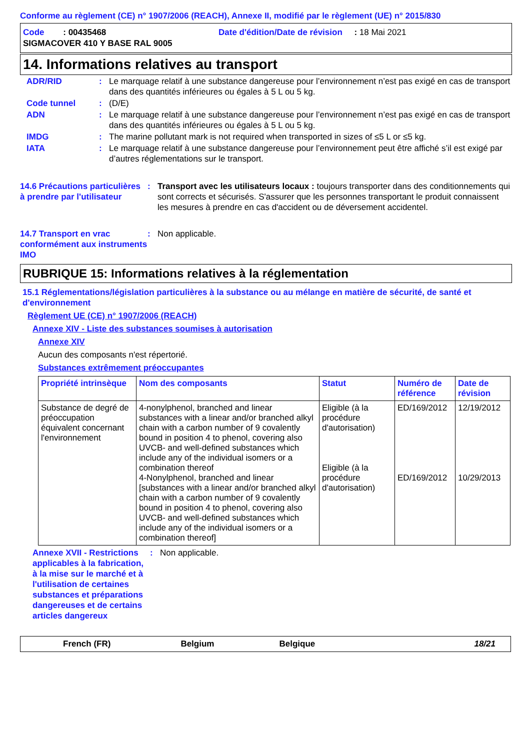Conforme au règlement (CE) n° 1907/2006 (REACH), Annexe II, modifié par le règlement (UE) n° 2015/830
Code : 00435468 Date d'édition/Date de révision : 18 Mai 2021
SIGMACOVER 410 Y BASE RAL 9005
14. Informations relatives au transport
ADR/RID : Le marquage relatif à une substance dangereuse pour l’environnement n’est pas exigé en cas de transport dans des quantités inférieures ou égales à 5 L ou 5 kg.
Code tunnel : (D/E)
ADN : Le marquage relatif à une substance dangereuse pour l’environnement n’est pas exigé en cas de transport dans des quantités inférieures ou égales à 5 L ou 5 kg.
IMDG : The marine pollutant mark is not required when transported in sizes of ≤5 L or ≤5 kg.
IATA : Le marquage relatif à une substance dangereuse pour l’environnement peut être affiché s’il est exigé par d’autres réglementations sur le transport.
14.6 Précautions particulières à prendre par l'utilisateur
: Transport avec les utilisateurs locaux : toujours transporter dans des conditionnements qui sont corrects et sécurisés. S'assurer que les personnes transportant le produit connaissent les mesures à prendre en cas d'accident ou de déversement accidentel.
14.7 Transport en vrac conformément aux instruments IMO
: Non applicable.
RUBRIQUE 15: Informations relatives à la réglementation
15.1 Réglementations/législation particulières à la substance ou au mélange en matière de sécurité, de santé et d'environnement
Règlement UE (CE) n° 1907/2006 (REACH)
Annexe XIV - Liste des substances soumises à autorisation
Annexe XIV
Aucun des composants n'est répertorié.
Substances extrêmement préoccupantes
| Propriété intrinsèque | Nom des composants | Statut | Numéro de référence | Date de révision |
| --- | --- | --- | --- | --- |
| Substance de degré de préoccupation équivalent concernant l'environnement | 4-nonylphenol, branched and linear substances with a linear and/or branched alkyl chain with a carbon number of 9 covalently bound in position 4 to phenol, covering also UVCB- and well-defined substances which include any of the individual isomers or a combination thereof 4-Nonylphenol, branched and linear [substances with a linear and/or branched alkyl chain with a carbon number of 9 covalently bound in position 4 to phenol, covering also UVCB- and well-defined substances which include any of the individual isomers or a combination thereof] | Eligible (à la procédure d'autorisation) Eligible (à la procédure d'autorisation) | ED/169/2012 ED/169/2012 | 12/19/2012 10/29/2013 |
Annexe XVII - Restrictions applicables à la fabrication, à la mise sur le marché et à l'utilisation de certaines substances et préparations dangereuses et de certains articles dangereux
: Non applicable.
French (FR) Belgium Belgique 18/21